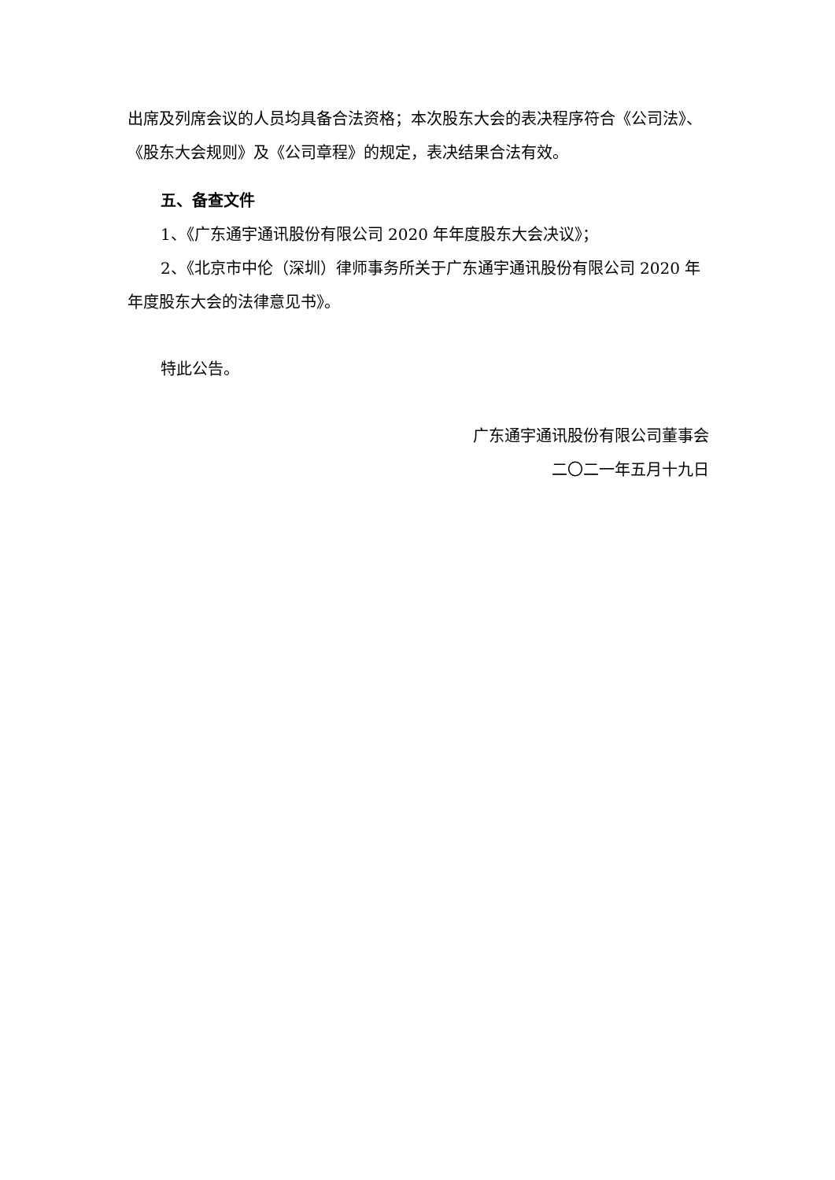出席及列席会议的人员均具备合法资格；本次股东大会的表决程序符合《公司法》、《股东大会规则》及《公司章程》的规定，表决结果合法有效。
五、备查文件
1、《广东通宇通讯股份有限公司 2020 年年度股东大会决议》；
2、《北京市中伦（深圳）律师事务所关于广东通宇通讯股份有限公司 2020 年年度股东大会的法律意见书》。
特此公告。
广东通宇通讯股份有限公司董事会
二〇二一年五月十九日